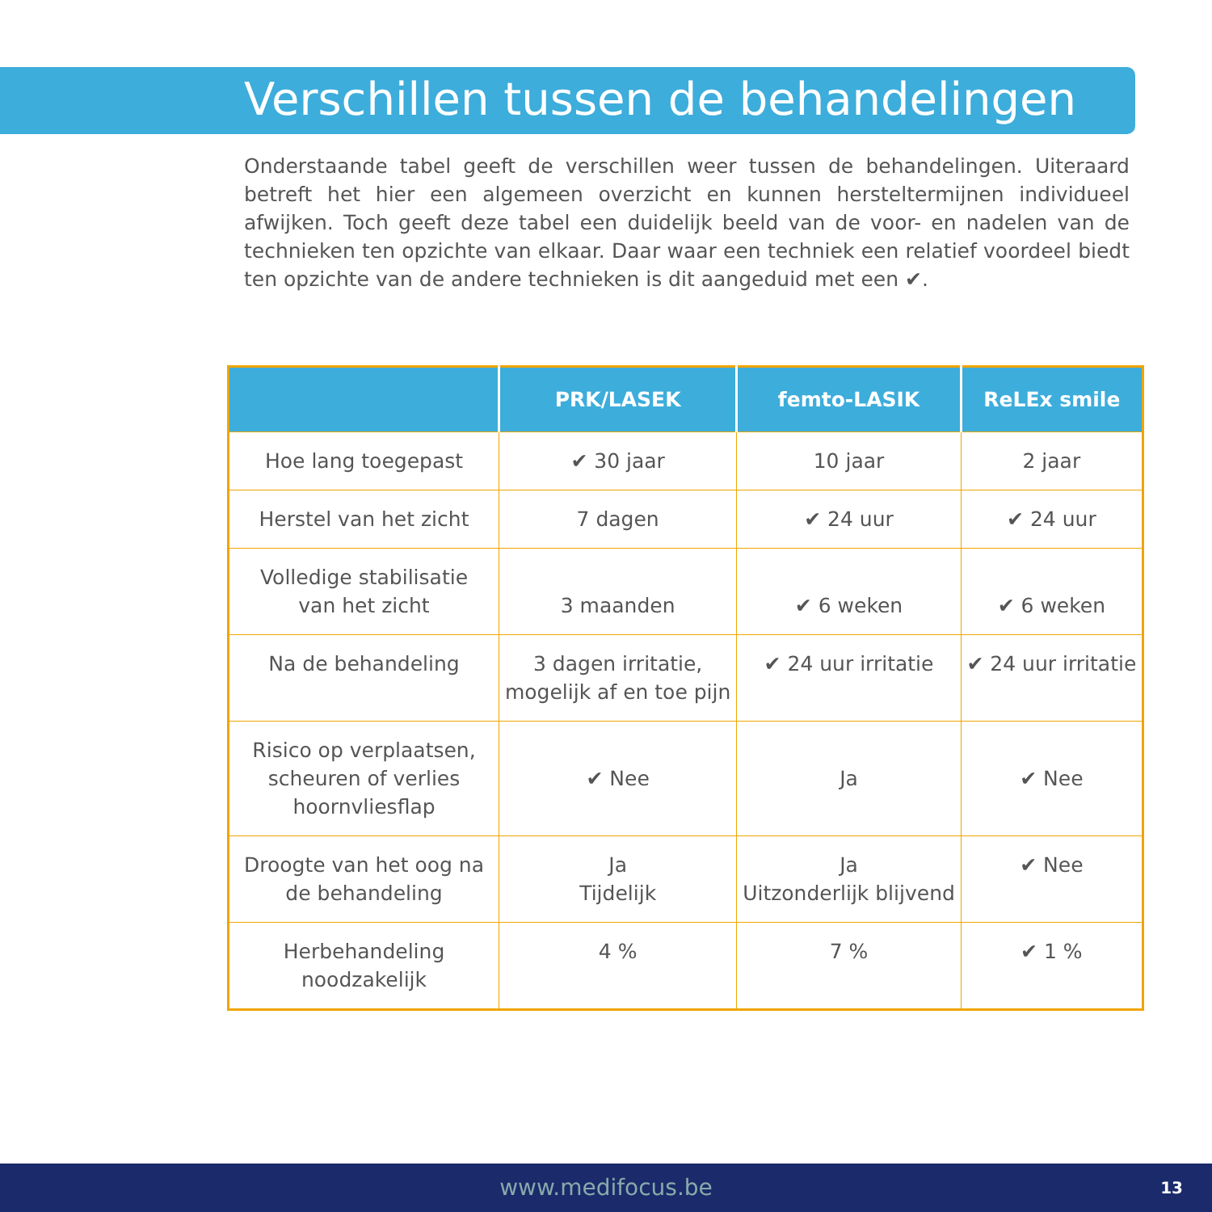Verschillen tussen de behandelingen
Onderstaande tabel geeft de verschillen weer tussen de behandelingen. Uiteraard betreft het hier een algemeen overzicht en kunnen hersteltermijnen individueel afwijken. Toch geeft deze tabel een duidelijk beeld van de voor- en nadelen van de technieken ten opzichte van elkaar. Daar waar een techniek een relatief voordeel biedt ten opzichte van de andere technieken is dit aangeduid met een ✔.
| | PRK/LASEK | femto-LASIK | ReLEx smile |
| --- | --- | --- | --- |
| Hoe lang toegepast | ✔ 30 jaar | 10 jaar | 2 jaar |
| Herstel van het zicht | 7 dagen | ✔ 24 uur | ✔ 24 uur |
| Volledige stabilisatie van het zicht | 3 maanden | ✔ 6 weken | ✔ 6 weken |
| Na de behandeling | 3 dagen irritatie, mogelijk af en toe pijn | ✔ 24 uur irritatie | ✔ 24 uur irritatie |
| Risico op verplaatsen, scheuren of verlies hoornvliesflap | ✔ Nee | Ja | ✔ Nee |
| Droogte van het oog na de behandeling | Ja Tijdelijk | Ja Uitzonderlijk blijvend | ✔ Nee |
| Herbehandeling noodzakelijk | 4 % | 7 % | ✔ 1 % |
www.medifocus.be 13